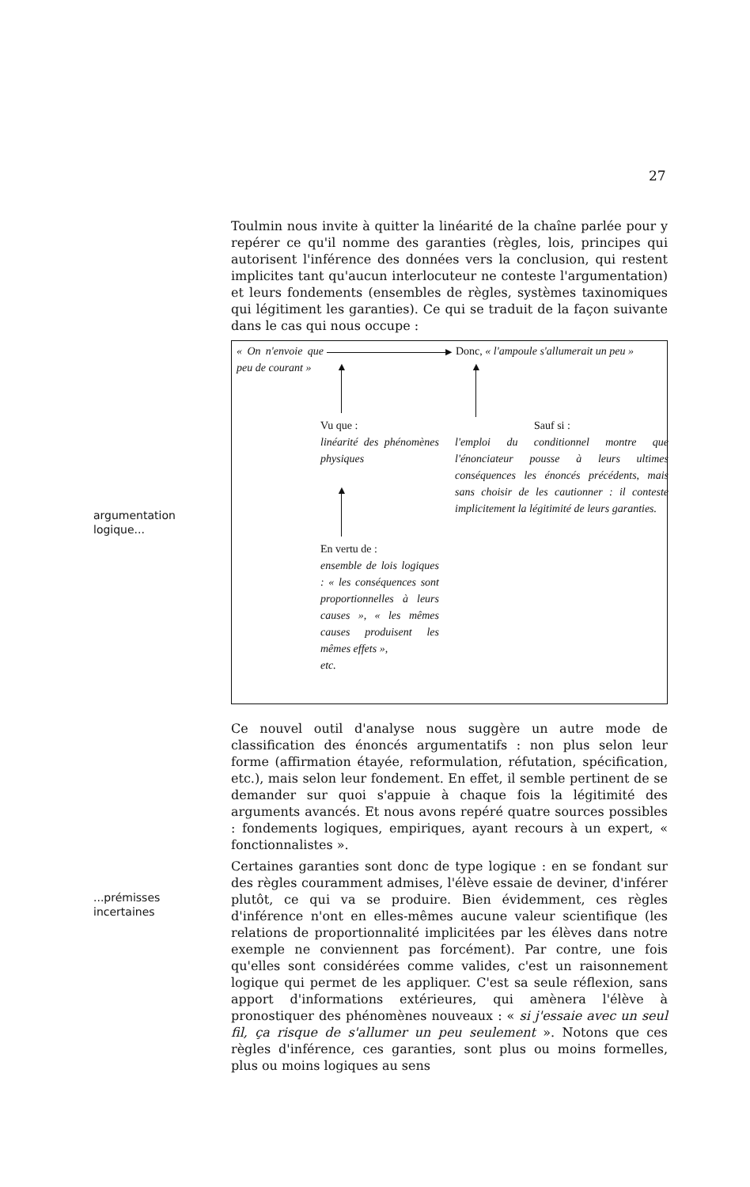27
argumentation
logique...
...prémisses
incertaines
Toulmin nous invite à quitter la linéarité de la chaîne parlée pour y repérer ce qu'il nomme des garanties (règles, lois, principes qui autorisent l'inférence des données vers la conclusion, qui restent implicites tant qu'aucun interlocuteur ne conteste l'argumentation) et leurs fondements (ensembles de règles, systèmes taxinomiques qui légitiment les garanties). Ce qui se traduit de la façon suivante dans le cas qui nous occupe :
« On n'envoie que peu de courant »
▶
Donc, « l'ampoule s'allumerait un peu »
▲ ▲
Vu que :
linéarité des phénomènes physiques
Sauf si :
l'emploi du conditionnel montre que l'énonciateur pousse à leurs ultimes conséquences les énoncés précédents, mais sans choisir de les cautionner : il conteste implicitement la légitimité de leurs garanties.
▲
En vertu de :
ensemble de lois logiques : « les conséquences sont proportionnelles à leurs causes », « les mêmes causes produisent les mêmes effets »,
etc.
Ce nouvel outil d'analyse nous suggère un autre mode de classification des énoncés argumentatifs : non plus selon leur forme (affirmation étayée, reformulation, réfutation, spécification, etc.), mais selon leur fondement. En effet, il semble pertinent de se demander sur quoi s'appuie à chaque fois la légitimité des arguments avancés. Et nous avons repéré quatre sources possibles : fondements logiques, empiriques, ayant recours à un expert, « fonctionnalistes ».
Certaines garanties sont donc de type logique : en se fondant sur des règles couramment admises, l'élève essaie de deviner, d'inférer plutôt, ce qui va se produire. Bien évidemment, ces règles d'inférence n'ont en elles-mêmes aucune valeur scientifique (les relations de proportionnalité implicitées par les élèves dans notre exemple ne conviennent pas forcément). Par contre, une fois qu'elles sont considérées comme valides, c'est un raisonnement logique qui permet de les appliquer. C'est sa seule réflexion, sans apport d'informations extérieures, qui amènera l'élève à pronostiquer des phénomènes nouveaux : « si j'essaie avec un seul fil, ça risque de s'allumer un peu seulement ». Notons que ces règles d'inférence, ces garanties, sont plus ou moins formelles, plus ou moins logiques au sens